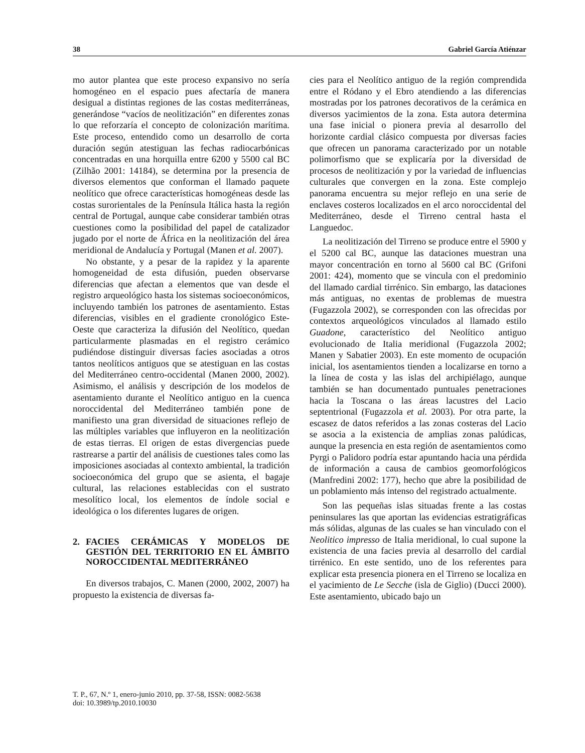38 Gabriel García Atiénzar
mo autor plantea que este proceso expansivo no sería homogéneo en el espacio pues afectaría de manera desigual a distintas regiones de las costas mediterráneas, generándose “vacíos de neolitización” en diferentes zonas lo que reforzaría el concepto de colonización marítima. Este proceso, entendido como un desarrollo de corta duración según atestiguan las fechas radiocarbónicas concentradas en una horquilla entre 6200 y 5500 cal BC (Zilhão 2001: 14184), se determina por la presencia de diversos elementos que conforman el llamado paquete neolítico que ofrece características homogéneas desde las costas surorientales de la Península Itálica hasta la región central de Portugal, aunque cabe considerar también otras cuestiones como la posibilidad del papel de catalizador jugado por el norte de África en la neolitización del área meridional de Andalucía y Portugal (Manen et al. 2007).
No obstante, y a pesar de la rapidez y la aparente homogeneidad de esta difusión, pueden observarse diferencias que afectan a elementos que van desde el registro arqueológico hasta los sistemas socioeconómicos, incluyendo también los patrones de asentamiento. Estas diferencias, visibles en el gradiente cronológico Este-Oeste que caracteriza la difusión del Neolítico, quedan particularmente plasmadas en el registro cerámico pudiéndose distinguir diversas facies asociadas a otros tantos neolíticos antiguos que se atestiguan en las costas del Mediterráneo centro-occidental (Manen 2000, 2002). Asimismo, el análisis y descripción de los modelos de asentamiento durante el Neolítico antiguo en la cuenca noroccidental del Mediterráneo también pone de manifiesto una gran diversidad de situaciones reflejo de las múltiples variables que influyeron en la neolitización de estas tierras. El origen de estas divergencias puede rastrearse a partir del análisis de cuestiones tales como las imposiciones asociadas al contexto ambiental, la tradición socioeconómica del grupo que se asienta, el bagaje cultural, las relaciones establecidas con el sustrato mesolítico local, los elementos de índole social e ideológica o los diferentes lugares de origen.
2. FACIES CERÁMICAS Y MODELOS DE GESTIÓN DEL TERRITORIO EN EL ÁMBITO NOROCCIDENTAL MEDITERRÁNEO
En diversos trabajos, C. Manen (2000, 2002, 2007) ha propuesto la existencia de diversas fa-
cies para el Neolítico antiguo de la región comprendida entre el Ródano y el Ebro atendiendo a las diferencias mostradas por los patrones decorativos de la cerámica en diversos yacimientos de la zona. Esta autora determina una fase inicial o pionera previa al desarrollo del horizonte cardial clásico compuesta por diversas facies que ofrecen un panorama caracterizado por un notable polimorfismo que se explicaría por la diversidad de procesos de neolitización y por la variedad de influencias culturales que convergen en la zona. Este complejo panorama encuentra su mejor reflejo en una serie de enclaves costeros localizados en el arco noroccidental del Mediterráneo, desde el Tirreno central hasta el Languedoc.
La neolitización del Tirreno se produce entre el 5900 y el 5200 cal BC, aunque las dataciones muestran una mayor concentración en torno al 5600 cal BC (Grifoni 2001: 424), momento que se vincula con el predominio del llamado cardial tirrénico. Sin embargo, las dataciones más antiguas, no exentas de problemas de muestra (Fugazzola 2002), se corresponden con las ofrecidas por contextos arqueológicos vinculados al llamado estilo Guadone, característico del Neolítico antiguo evolucionado de Italia meridional (Fugazzola 2002; Manen y Sabatier 2003). En este momento de ocupación inicial, los asentamientos tienden a localizarse en torno a la línea de costa y las islas del archipiélago, aunque también se han documentado puntuales penetraciones hacia la Toscana o las áreas lacustres del Lacio septentrional (Fugazzola et al. 2003). Por otra parte, la escasez de datos referidos a las zonas costeras del Lacio se asocia a la existencia de amplias zonas palúdicas, aunque la presencia en esta región de asentamientos como Pyrgi o Palidoro podría estar apuntando hacia una pérdida de información a causa de cambios geomorfológicos (Manfredini 2002: 177), hecho que abre la posibilidad de un poblamiento más intenso del registrado actualmente.
Son las pequeñas islas situadas frente a las costas peninsulares las que aportan las evidencias estratigráficas más sólidas, algunas de las cuales se han vinculado con el Neolitico impresso de Italia meridional, lo cual supone la existencia de una facies previa al desarrollo del cardial tirrénico. En este sentido, uno de los referentes para explicar esta presencia pionera en el Tirreno se localiza en el yacimiento de Le Secche (isla de Giglio) (Ducci 2000). Este asentamiento, ubicado bajo un
T. P., 67, N.º 1, enero-junio 2010, pp. 37-58, ISSN: 0082-5638
doi: 10.3989/tp.2010.10030